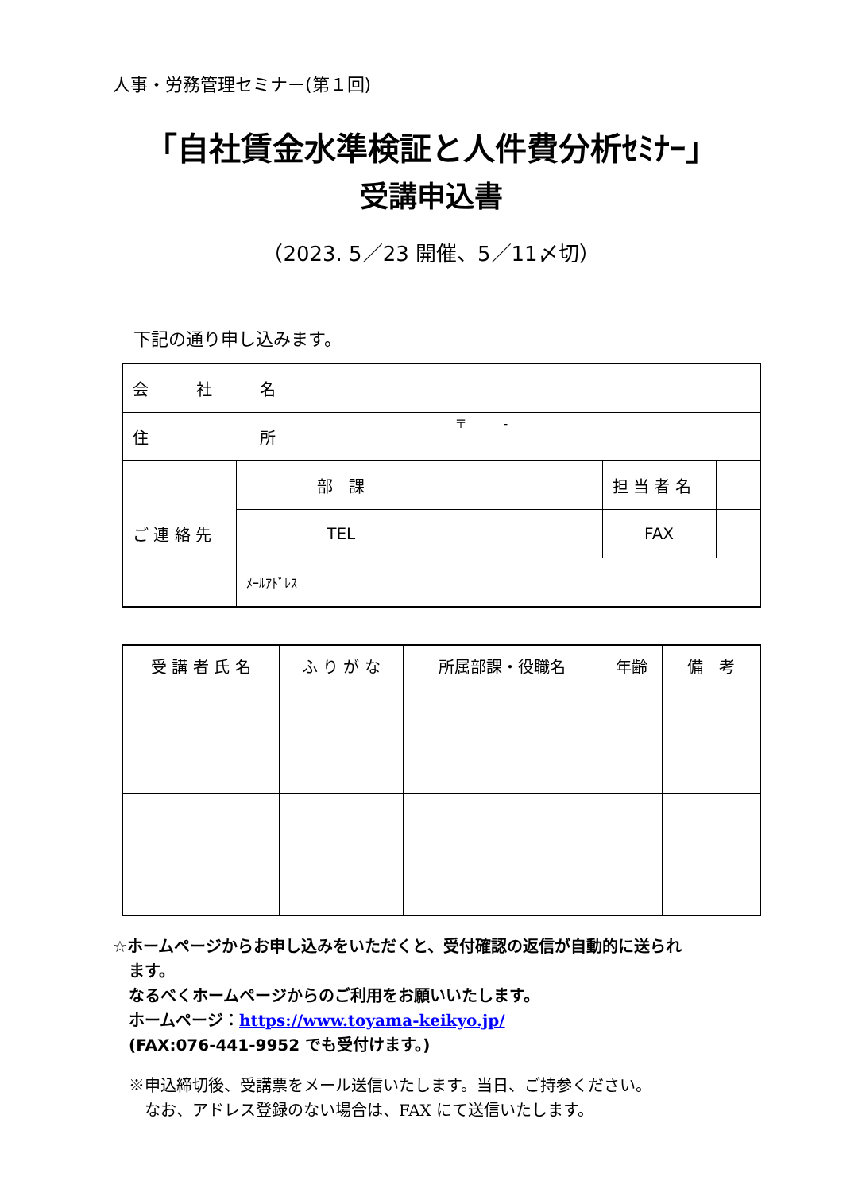人事・労務管理セミナー(第１回)
「自社賃金水準検証と人件費分析ｾﾐﾅｰ」
受講申込書
（2023. 5／23 開催、5／11〆切）
下記の通り申し込みます。
| 会 社 名 | | | | |
| 住 所 | | 〒 - | | |
| ご 連 絡 先 | 部 課 | | 担 当 者 名 | |
| | TEL | | FAX | |
| | ﾒｰﾙｱﾄﾞﾚｽ | | | |
| 受 講 者 氏 名 | ふ り が な | 所属部課・役職名 | 年齢 | 備 考 |
| --- | --- | --- | --- | --- |
☆ホームページからお申し込みをいただくと、受付確認の返信が自動的に送られ
　ます。
　なるべくホームページからのご利用をお願いいたします。
　ホームページ：https://www.toyama-keikyo.jp/
　(FAX:076-441-9952 でも受付けます。)
※申込締切後、受講票をメール送信いたします。当日、ご持参ください。
　なお、アドレス登録のない場合は、FAX にて送信いたします。